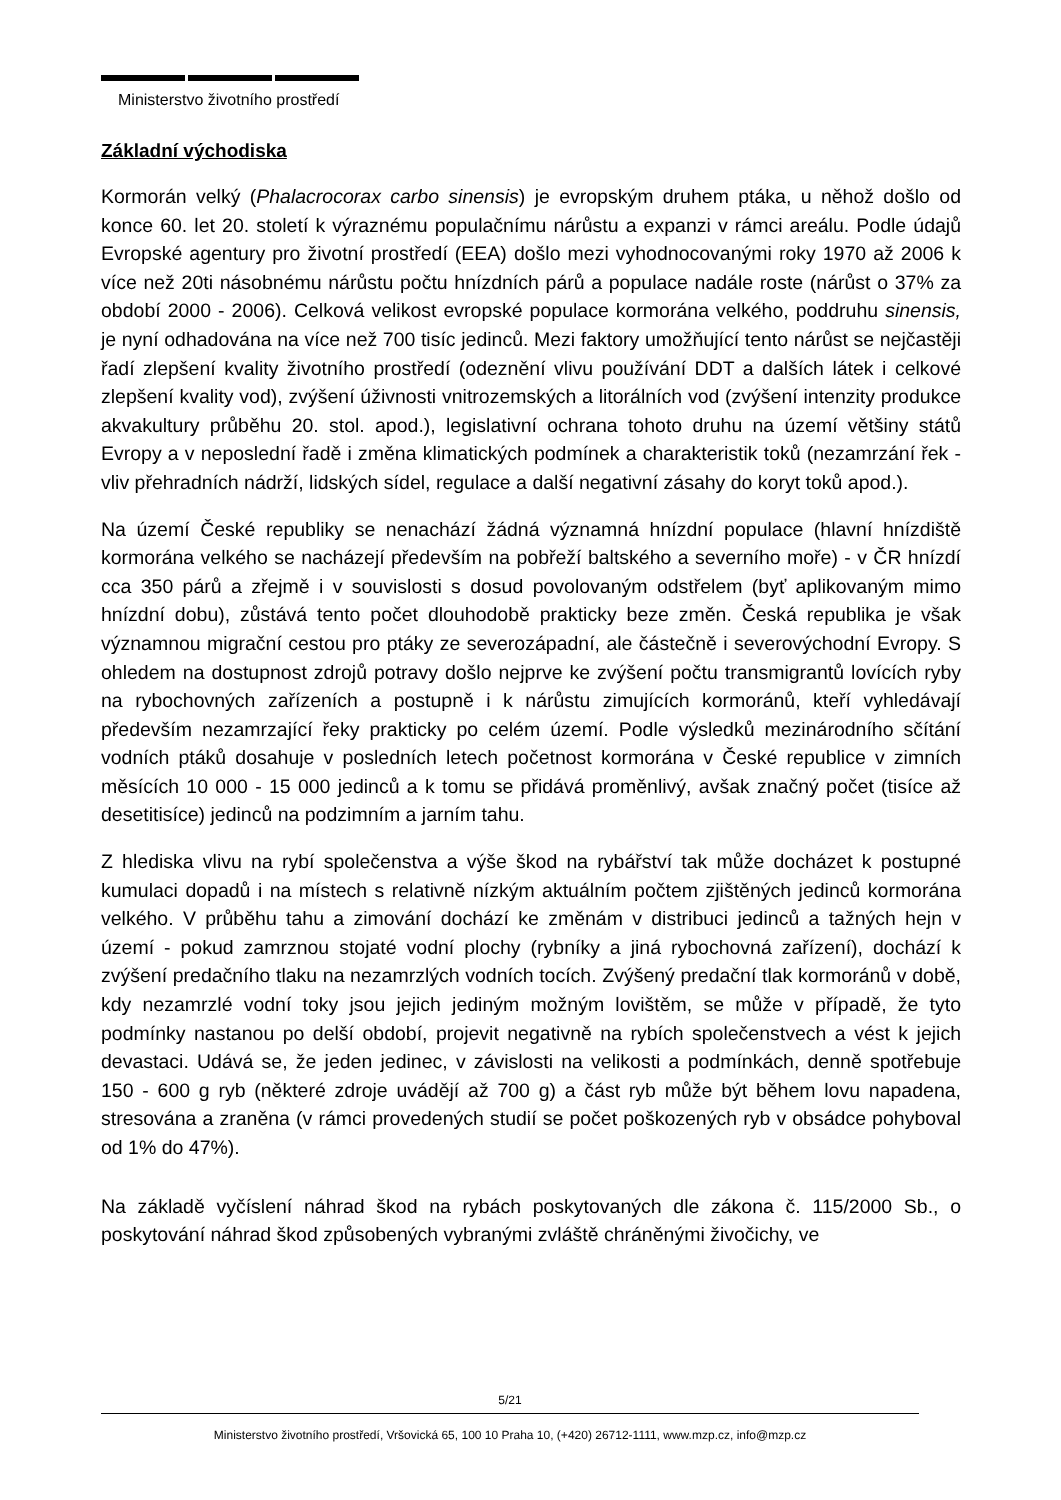Ministerstvo životního prostředí
Základní východiska
Kormorán velký (Phalacrocorax carbo sinensis) je evropským druhem ptáka, u něhož došlo od konce 60. let 20. století k výraznému populačnímu nárůstu a expanzi v rámci areálu. Podle údajů Evropské agentury pro životní prostředí (EEA) došlo mezi vyhodnocovanými roky 1970 až 2006 k více než 20ti násobnému nárůstu počtu hnízdních párů a populace nadále roste (nárůst o 37% za období 2000 - 2006). Celková velikost evropské populace kormorána velkého, poddruhu sinensis, je nyní odhadována na více než 700 tisíc jedinců. Mezi faktory umožňující tento nárůst se nejčastěji řadí zlepšení kvality životního prostředí (odeznění vlivu používání DDT a dalších látek i celkové zlepšení kvality vod), zvýšení úživnosti vnitrozemských a litorálních vod (zvýšení intenzity produkce akvakultury průběhu 20. stol. apod.), legislativní ochrana tohoto druhu na území většiny států Evropy a v neposlední řadě i změna klimatických podmínek a charakteristik toků (nezamrzání řek - vliv přehradních nádrží, lidských sídel, regulace a další negativní zásahy do koryt toků apod.).
Na území České republiky se nenachází žádná významná hnízdní populace (hlavní hnízdiště kormorána velkého se nacházejí především na pobřeží baltského a severního moře) - v ČR hnízdí cca 350 párů a zřejmě i v souvislosti s dosud povolovaným odstřelem (byť aplikovaným mimo hnízdní dobu), zůstává tento počet dlouhodobě prakticky beze změn. Česká republika je však významnou migrační cestou pro ptáky ze severozápadní, ale částečně i severovýchodní Evropy. S ohledem na dostupnost zdrojů potravy došlo nejprve ke zvýšení počtu transmigrantů lovících ryby na rybochovných zařízeních a postupně i k nárůstu zimujících kormoránů, kteří vyhledávají především nezamrzající řeky prakticky po celém území. Podle výsledků mezinárodního sčítání vodních ptáků dosahuje v posledních letech početnost kormorána v České republice v zimních měsících 10 000 - 15 000 jedinců a k tomu se přidává proměnlivý, avšak značný počet (tisíce až desetitisíce) jedinců na podzimním a jarním tahu.
Z hlediska vlivu na rybí společenstva a výše škod na rybářství tak může docházet k postupné kumulaci dopadů i na místech s relativně nízkým aktuálním počtem zjištěných jedinců kormorána velkého. V průběhu tahu a zimování dochází ke změnám v distribuci jedinců a tažných hejn v území - pokud zamrznou stojaté vodní plochy (rybníky a jiná rybochovná zařízení), dochází k zvýšení predačního tlaku na nezamrzlých vodních tocích. Zvýšený predační tlak kormoránů v době, kdy nezamrzlé vodní toky jsou jejich jediným možným lovištěm, se může v případě, že tyto podmínky nastanou po delší období, projevit negativně na rybích společenstvech a vést k jejich devastaci. Udává se, že jeden jedinec, v závislosti na velikosti a podmínkách, denně spotřebuje 150 - 600 g ryb (některé zdroje uvádějí až 700 g) a část ryb může být během lovu napadena, stresována a zraněna (v rámci provedených studií se počet poškozených ryb v obsádce pohyboval od 1% do 47%).
Na základě vyčíslení náhrad škod na rybách poskytovaných dle zákona č. 115/2000 Sb., o poskytování náhrad škod způsobených vybranými zvláště chráněnými živočichy, ve
5/21
Ministerstvo životního prostředí, Vršovická 65, 100 10 Praha 10, (+420) 26712-1111, www.mzp.cz, info@mzp.cz